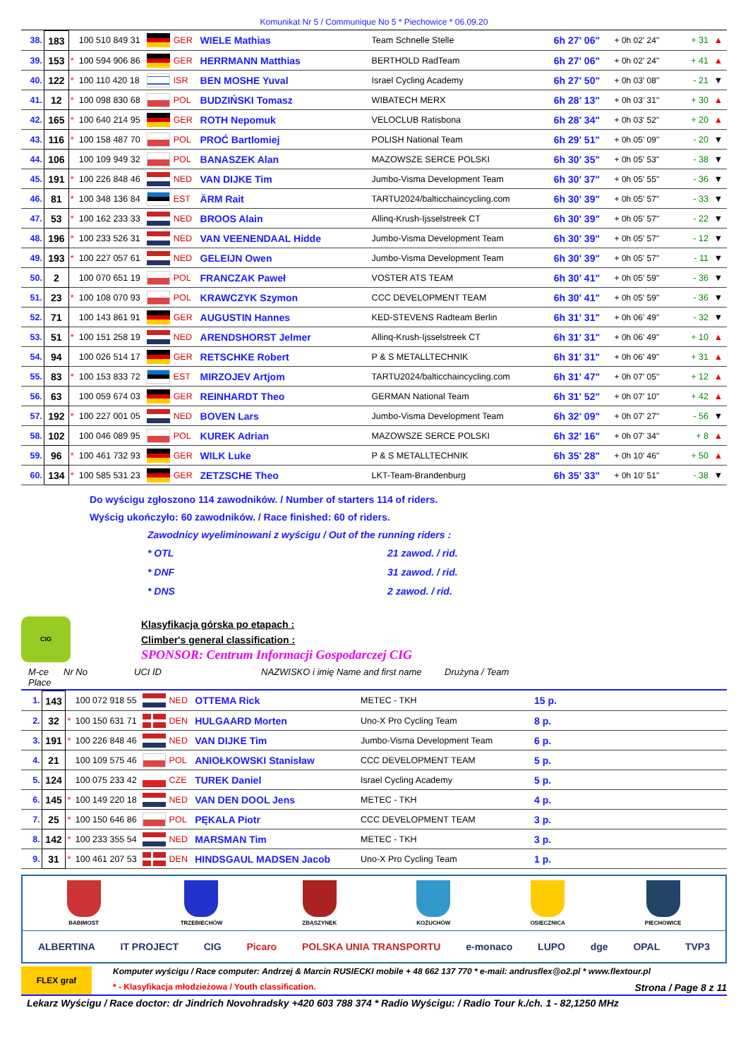Komunikat Nr 5 / Communique No 5 * Piechowice * 06.09.20
| 38. | 183 | | 100 510 849 31 | | GER | WIELE Mathias | Team Schnelle Stelle | 6h 27' 06" | + 0h 02' 24" | + 31 | ▲ |
| 39. | 153 | * | 100 594 906 86 | | GER | HERRMANN Matthias | BERTHOLD RadTeam | 6h 27' 06" | + 0h 02' 24" | + 41 | ▲ |
| 40. | 122 | * | 100 110 420 18 | | ISR | BEN MOSHE Yuval | Israel Cycling Academy | 6h 27' 50" | + 0h 03' 08" | - 21 | ▼ |
| 41. | 12 | * | 100 098 830 68 | | POL | BUDZIŃSKI Tomasz | WIBATECH MERX | 6h 28' 13" | + 0h 03' 31" | + 30 | ▲ |
| 42. | 165 | * | 100 640 214 95 | | GER | ROTH Nepomuk | VELOCLUB Ratisbona | 6h 28' 34" | + 0h 03' 52" | + 20 | ▲ |
| 43. | 116 | * | 100 158 487 70 | | POL | PROĆ Bartlomiej | POLISH National Team | 6h 29' 51" | + 0h 05' 09" | - 20 | ▼ |
| 44. | 106 | | 100 109 949 32 | | POL | BANASZEK Alan | MAZOWSZE SERCE POLSKI | 6h 30' 35" | + 0h 05' 53" | - 38 | ▼ |
| 45. | 191 | * | 100 226 848 46 | | NED | VAN DIJKE Tim | Jumbo-Visma Development Team | 6h 30' 37" | + 0h 05' 55" | - 36 | ▼ |
| 46. | 81 | * | 100 348 136 84 | | EST | ÄRM Rait | TARTU2024/balticchaincycling.com | 6h 30' 39" | + 0h 05' 57" | - 33 | ▼ |
| 47. | 53 | * | 100 162 233 33 | | NED | BROOS Alain | Allinq-Krush-Ijsselstreek CT | 6h 30' 39" | + 0h 05' 57" | - 22 | ▼ |
| 48. | 196 | * | 100 233 526 31 | | NED | VAN VEENENDAAL Hidde | Jumbo-Visma Development Team | 6h 30' 39" | + 0h 05' 57" | - 12 | ▼ |
| 49. | 193 | * | 100 227 057 61 | | NED | GELEIJN Owen | Jumbo-Visma Development Team | 6h 30' 39" | + 0h 05' 57" | - 11 | ▼ |
| 50. | 2 | | 100 070 651 19 | | POL | FRANCZAK Paweł | VOSTER ATS TEAM | 6h 30' 41" | + 0h 05' 59" | - 36 | ▼ |
| 51. | 23 | * | 100 108 070 93 | | POL | KRAWCZYK Szymon | CCC DEVELOPMENT TEAM | 6h 30' 41" | + 0h 05' 59" | - 36 | ▼ |
| 52. | 71 | | 100 143 861 91 | | GER | AUGUSTIN Hannes | KED-STEVENS Radteam Berlin | 6h 31' 31" | + 0h 06' 49" | - 32 | ▼ |
| 53. | 51 | * | 100 151 258 19 | | NED | ARENDSHORST Jelmer | Allinq-Krush-Ijsselstreek CT | 6h 31' 31" | + 0h 06' 49" | + 10 | ▲ |
| 54. | 94 | | 100 026 514 17 | | GER | RETSCHKE Robert | P & S METALLTECHNIK | 6h 31' 31" | + 0h 06' 49" | + 31 | ▲ |
| 55. | 83 | * | 100 153 833 72 | | EST | MIRZOJEV Artjom | TARTU2024/balticchaincycling.com | 6h 31' 47" | + 0h 07' 05" | + 12 | ▲ |
| 56. | 63 | | 100 059 674 03 | | GER | REINHARDT Theo | GERMAN National Team | 6h 31' 52" | + 0h 07' 10" | + 42 | ▲ |
| 57. | 192 | * | 100 227 001 05 | | NED | BOVEN Lars | Jumbo-Visma Development Team | 6h 32' 09" | + 0h 07' 27" | - 56 | ▼ |
| 58. | 102 | | 100 046 089 95 | | POL | KUREK Adrian | MAZOWSZE SERCE POLSKI | 6h 32' 16" | + 0h 07' 34" | + 8 | ▲ |
| 59. | 96 | * | 100 461 732 93 | | GER | WILK Luke | P & S METALLTECHNIK | 6h 35' 28" | + 0h 10' 46" | + 50 | ▲ |
| 60. | 134 | * | 100 585 531 23 | | GER | ZETZSCHE Theo | LKT-Team-Brandenburg | 6h 35' 33" | + 0h 10' 51" | - 38 | ▼ |
Do wyścigu zgłoszono 114 zawodników. / Number of starters 114 of riders.
Wyścig ukończyło: 60 zawodników. / Race finished: 60 of riders.
Zawodnicy wyeliminowani z wyścigu / Out of the running riders :
* OTL 21 zawod. / rid. * DNF 31 zawod. / rid. * DNS 2 zawod. / rid.
CIG
Klasyfikacja górska po etapach :
Climber's general classification :
SPONSOR: Centrum Informacji Gospodarczej CIG
M-ce Place Nr No UCI ID NAZWISKO i imię Name and first name Drużyna / Team
| 1. | 143 | | 100 072 918 55 | | NED | OTTEMA Rick | METEC - TKH | 15 p. | |
| 2. | 32 | * | 100 150 631 71 | | DEN | HULGAARD Morten | Uno-X Pro Cycling Team | 8 p. | |
| 3. | 191 | * | 100 226 848 46 | | NED | VAN DIJKE Tim | Jumbo-Visma Development Team | 6 p. | |
| 4. | 21 | | 100 109 575 46 | | POL | ANIOŁKOWSKI Stanisław | CCC DEVELOPMENT TEAM | 5 p. | |
| 5. | 124 | | 100 075 233 42 | | CZE | TUREK Daniel | Israel Cycling Academy | 5 p. | |
| 6. | 145 | * | 100 149 220 18 | | NED | VAN DEN DOOL Jens | METEC - TKH | 4 p. | |
| 7. | 25 | * | 100 150 646 86 | | POL | PĘKALA Piotr | CCC DEVELOPMENT TEAM | 3 p. | |
| 8. | 142 | * | 100 233 355 54 | | NED | MARSMAN Tim | METEC - TKH | 3 p. | |
| 9. | 31 | * | 100 461 207 53 | | DEN | HINDSGAUL MADSEN Jacob | Uno-X Pro Cycling Team | 1 p. | |
BABIMOST TRZEBIECHÓW ZBĄSZYNEK KOŻUCHÓW OSIECZNICA PIECHOWICE
ALBERTINA IT PROJECT CIG Picaro POLSKA UNIA TRANSPORTU e-monaco LUPO dge OPAL TVP3
FLEX graf
Komputer wyścigu / Race computer: Andrzej & Marcin RUSIECKI mobile + 48 662 137 770 * e-mail: andrusflex@o2.pl * www.flextour.pl
* - Klasyfikacja młodzieżowa / Youth classification. Strona / Page 8 z 11
Lekarz Wyścigu / Race doctor: dr Jindrich Novohradsky +420 603 788 374 * Radio Wyścigu: / Radio Tour k./ch. 1 - 82,1250 MHz